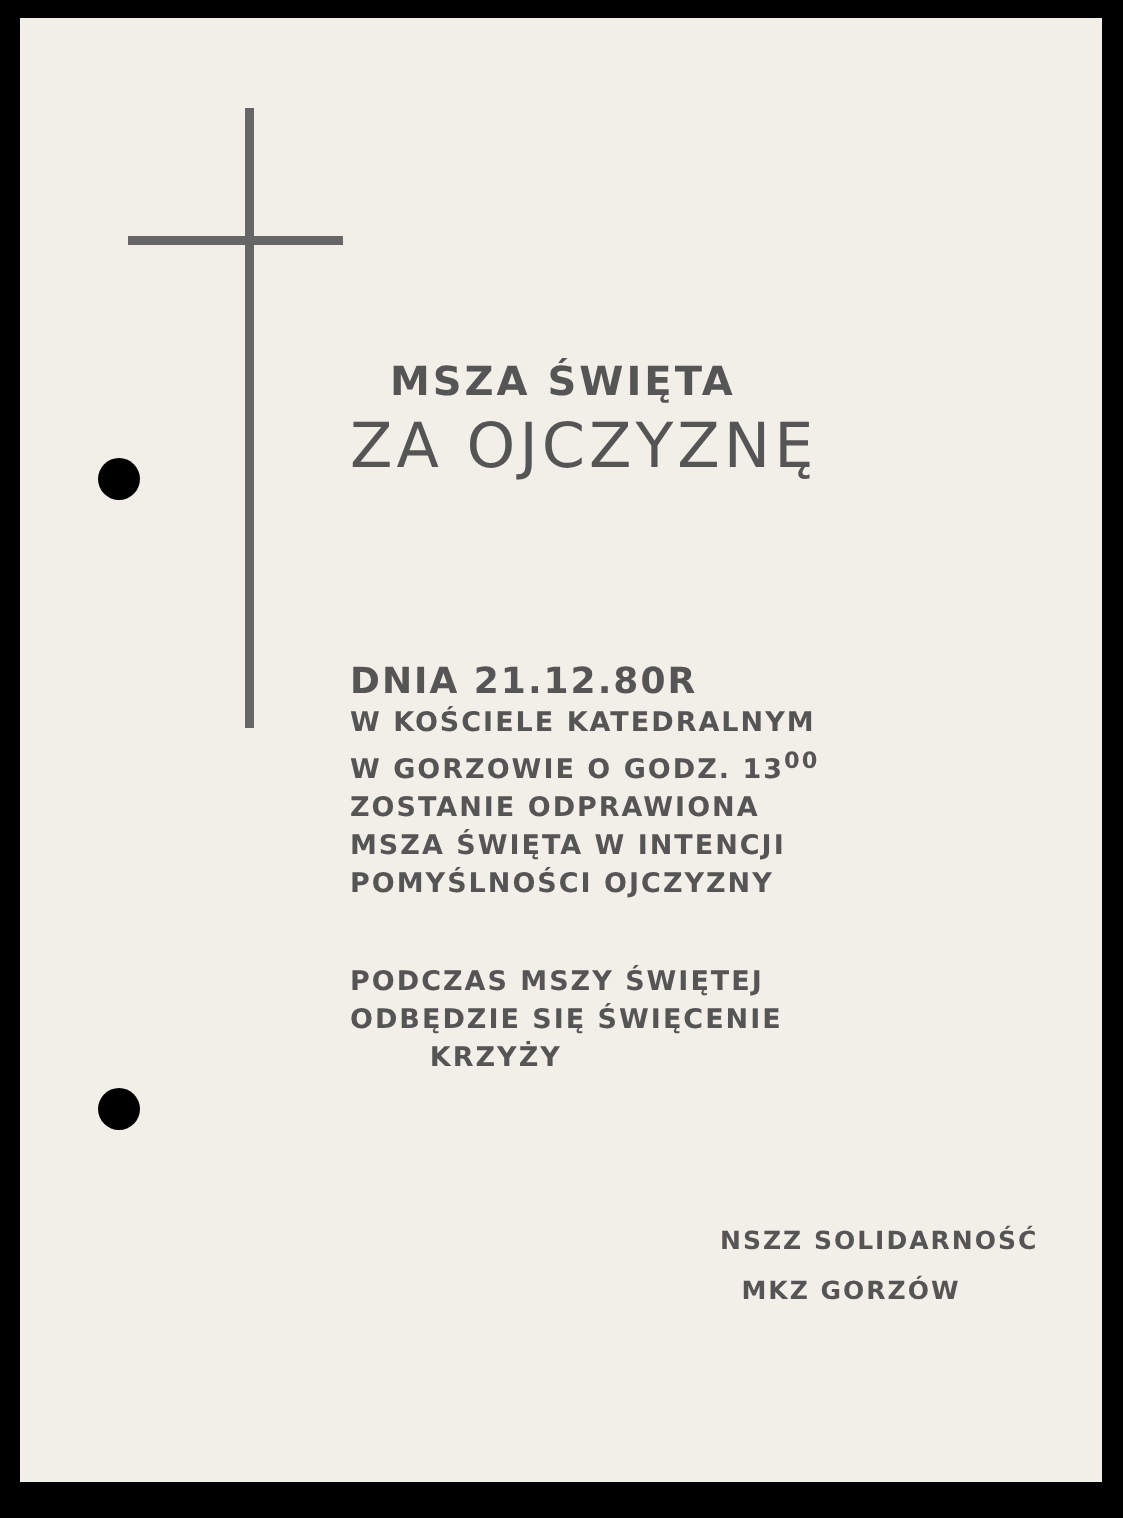MSZA ŚWIĘTA
ZA OJCZYZNĘ
DNIA 21.12.80R
W KOŚCIELE KATEDRALNYM
W GORZOWIE O GODZ. 13<sup>00</sup>
ZOSTANIE ODPRAWIONA
MSZA ŚWIĘTA W INTENCJI
POMYŚLNOŚCI OJCZYZNY
PODCZAS MSZY ŚWIĘTEJ
ODBĘDZIE SIĘ ŚWIĘCENIE
KRZYŻY
NSZZ SOLIDARNOŚĆ
MKZ GORZÓW